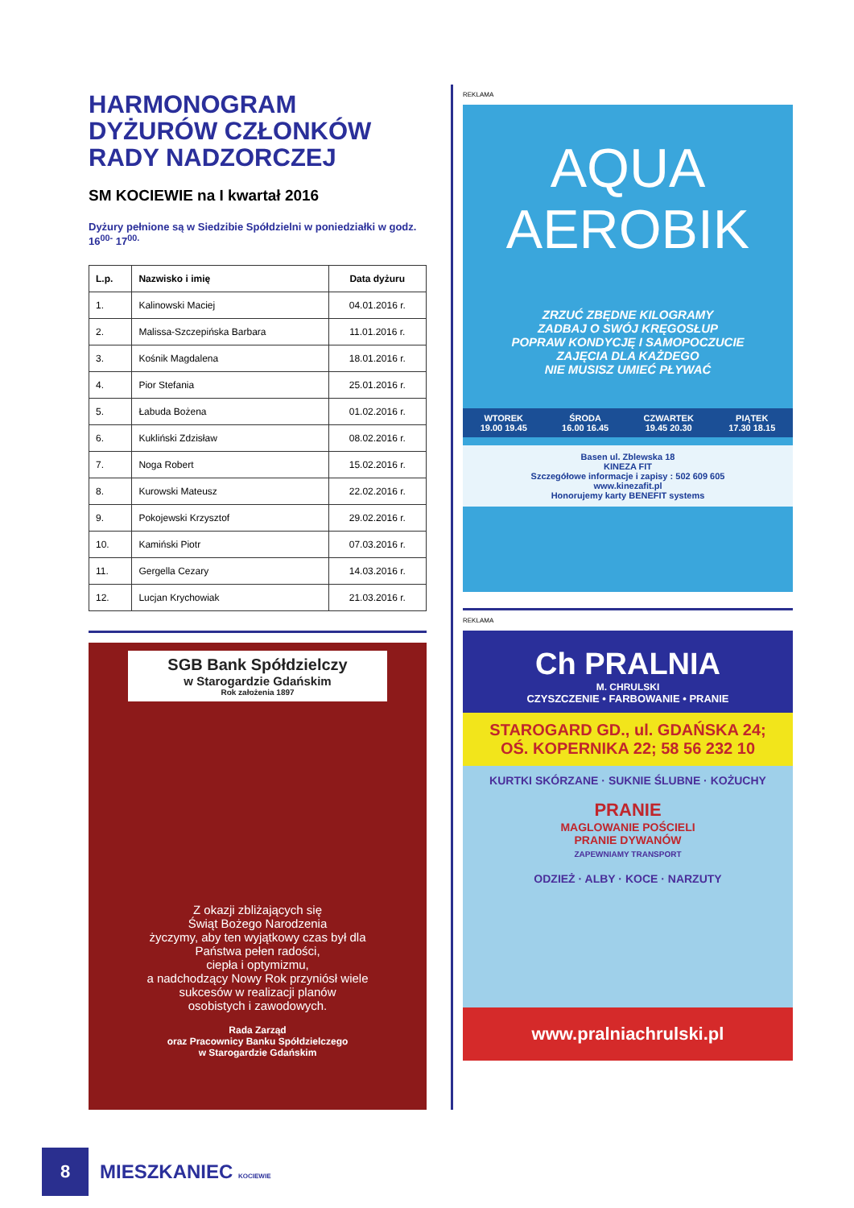HARMONOGRAM DYŻURÓW CZŁONKÓW RADY NADZORCZEJ
SM KOCIEWIE na I kwartał 2016
Dyżury pełnione są w Siedzibie Spółdzielni w poniedziałki w godz. 16<sup>00-</sup> 17<sup>00.</sup>
| L.p. | Nazwisko i imię | Data dyżuru |
| --- | --- | --- |
| 1. | Kalinowski Maciej | 04.01.2016 r. |
| 2. | Malissa-Szczepińska Barbara | 11.01.2016 r. |
| 3. | Kośnik Magdalena | 18.01.2016 r. |
| 4. | Pior Stefania | 25.01.2016 r. |
| 5. | Łabuda Bożena | 01.02.2016 r. |
| 6. | Kukliński Zdzisław | 08.02.2016 r. |
| 7. | Noga Robert | 15.02.2016 r. |
| 8. | Kurowski Mateusz | 22.02.2016 r. |
| 9. | Pokojewski Krzysztof | 29.02.2016 r. |
| 10. | Kamiński Piotr | 07.03.2016 r. |
| 11. | Gergella Cezary | 14.03.2016 r. |
| 12. | Lucjan Krychowiak | 21.03.2016 r. |
SGB Bank Spółdzielczy
w Starogardzie Gdańskim
Rok założenia 1897
Z okazji zbliżających się
Świąt Bożego Narodzenia
życzymy, aby ten wyjątkowy czas był dla
Państwa pełen radości,
ciepła i optymizmu,
a nadchodzący Nowy Rok przyniósł wiele
sukcesów w realizacji planów
osobistych i zawodowych.
Rada Zarząd
oraz Pracownicy Banku Spółdzielczego
w Starogardzie Gdańskim
REKLAMA
AQUA
AEROBIK
ZRZUĆ ZBĘDNE KILOGRAMY
ZADBAJ O SWÓJ KRĘGOSŁUP
POPRAW KONDYCJĘ I SAMOPOCZUCIE
ZAJĘCIA DLA KAŻDEGO
NIE MUSISZ UMIEĆ PŁYWAĆ
WTOREK
19.00 19.45
ŚRODA
16.00 16.45
CZWARTEK
19.45 20.30
PIĄTEK
17.30 18.15
Basen ul. Zblewska 18
KINEZA FIT
Szczegółowe informacje i zapisy : 502 609 605
www.kinezafit.pl
Honorujemy karty BENEFIT systems
REKLAMA
Ch PRALNIA
M. CHRULSKI
CZYSZCZENIE • FARBOWANIE • PRANIE
STAROGARD GD., ul. GDAŃSKA 24;
OŚ. KOPERNIKA 22; 58 56 232 10
KURTKI SKÓRZANE · SUKNIE ŚLUBNE · KOŻUCHY
PRANIE
MAGLOWANIE POŚCIELI
PRANIE DYWANÓW
ZAPEWNIAMY TRANSPORT
ODZIEŻ · ALBY · KOCE · NARZUTY
www.pralniachrulski.pl
8
MIESZKANIEC KOCIEWIE